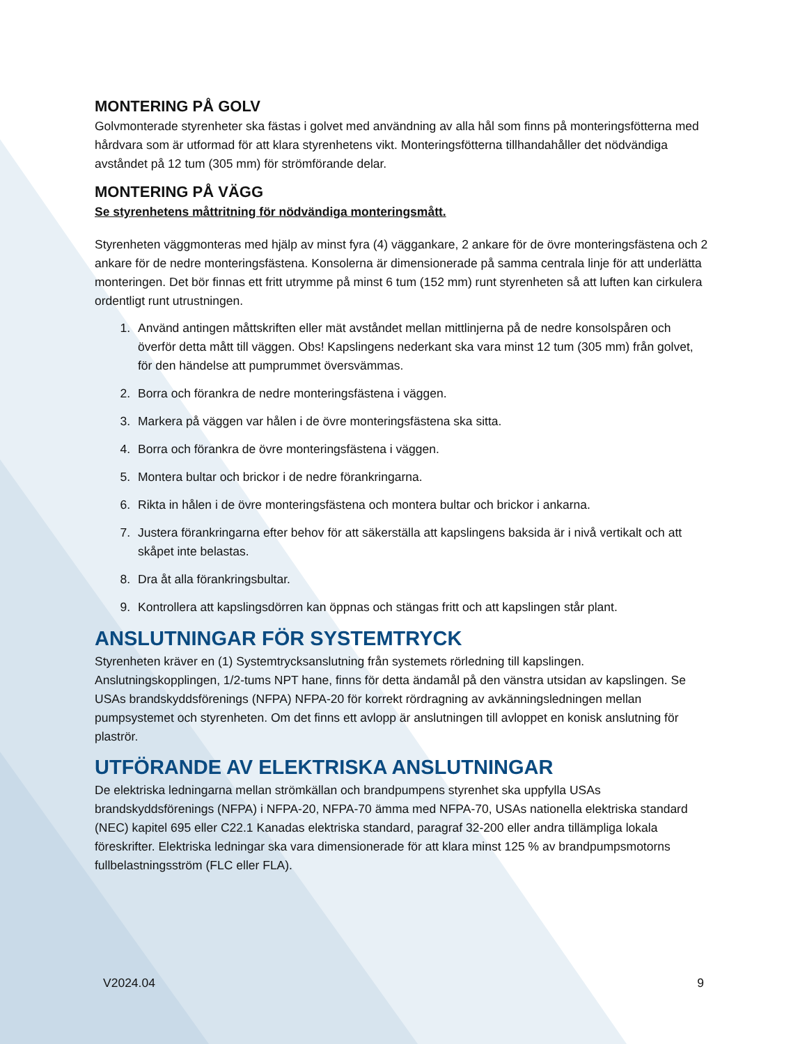MONTERING PÅ GOLV
Golvmonterade styrenheter ska fästas i golvet med användning av alla hål som finns på monteringsfötterna med hårdvara som är utformad för att klara styrenhetens vikt. Monteringsfötterna tillhandahåller det nödvändiga avståndet på 12 tum (305 mm) för strömförande delar.
MONTERING PÅ VÄGG
Se styrenhetens måttritning för nödvändiga monteringsmått.
Styrenheten väggmonteras med hjälp av minst fyra (4) väggankare, 2 ankare för de övre monteringsfästena och 2 ankare för de nedre monteringsfästena. Konsolerna är dimensionerade på samma centrala linje för att underlätta monteringen. Det bör finnas ett fritt utrymme på minst 6 tum (152 mm) runt styrenheten så att luften kan cirkulera ordentligt runt utrustningen.
1. Använd antingen måttskriften eller mät avståndet mellan mittlinjerna på de nedre konsolspåren och överför detta mått till väggen. Obs! Kapslingens nederkant ska vara minst 12 tum (305 mm) från golvet, för den händelse att pumprummet översvämmas.
2. Borra och förankra de nedre monteringsfästena i väggen.
3. Markera på väggen var hålen i de övre monteringsfästena ska sitta.
4. Borra och förankra de övre monteringsfästena i väggen.
5. Montera bultar och brickor i de nedre förankringarna.
6. Rikta in hålen i de övre monteringsfästena och montera bultar och brickor i ankarna.
7. Justera förankringarna efter behov för att säkerställa att kapslingens baksida är i nivå vertikalt och att skåpet inte belastas.
8. Dra åt alla förankringsbultar.
9. Kontrollera att kapslingsdörren kan öppnas och stängas fritt och att kapslingen står plant.
ANSLUTNINGAR FÖR SYSTEMTRYCK
Styrenheten kräver en (1) Systemtrycksanslutning från systemets rörledning till kapslingen. Anslutningskopplingen, 1/2-tums NPT hane, finns för detta ändamål på den vänstra utsidan av kapslingen. Se USAs brandskyddsförenings (NFPA) NFPA-20 för korrekt rördragning av avkänningsledningen mellan pumpsystemet och styrenheten. Om det finns ett avlopp är anslutningen till avloppet en konisk anslutning för plaströr.
UTFÖRANDE AV ELEKTRISKA ANSLUTNINGAR
De elektriska ledningarna mellan strömkällan och brandpumpens styrenhet ska uppfylla USAs brandskyddsförenings (NFPA) i NFPA-20, NFPA-70 ämma med NFPA-70, USAs nationella elektriska standard (NEC) kapitel 695 eller C22.1 Kanadas elektriska standard, paragraf 32-200 eller andra tillämpliga lokala föreskrifter. Elektriska ledningar ska vara dimensionerade för att klara minst 125 % av brandpumpsmotorns fullbelastningsström (FLC eller FLA).
V2024.04 9